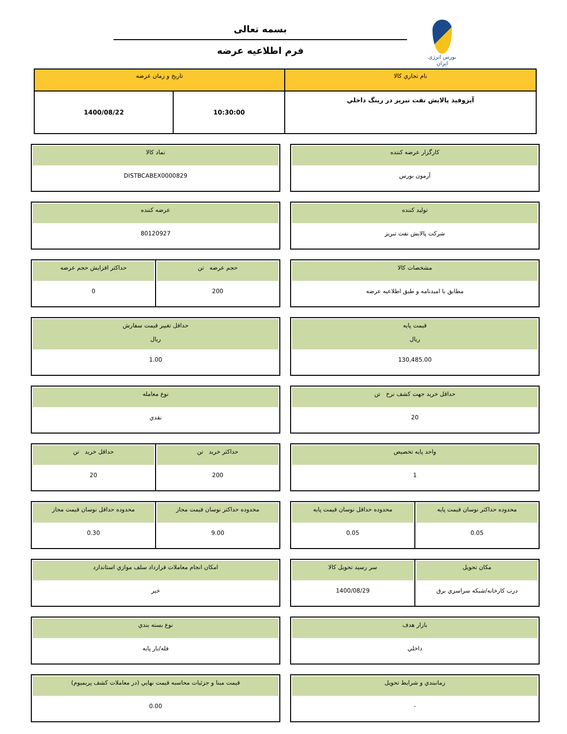بورس انرژی ایران
بسمه تعالی
فرم اطلاعیه عرضه
| نام تجاري كالا | تاريخ و زمان عرضه | |
| --- | --- | --- |
| آيزوفيد پالايش نفت تبريز در رينگ داخلي | 10:30:00 | 1400/08/22 |
كارگزار عرضه كننده
آرمون بورس
نماد كالا
DISTBCABEX0000829
توليد كننده
شركت پالايش نفت تبريز
عرضه كننده
80120927
مشخصات كالا
مطابق با اميدنامه و طبق اطلاعيه عرضه
حجم عرضه تن
200
حداكثر افزايش حجم عرضه
0
قيمت پايه
ريال
130,485.00
حداقل تغيير قيمت سفارش
ريال
1.00
حداقل خريد جهت كشف نرخ تن
20
نوع معامله
نقدي
واحد پايه تخصيص
1
حداكثر خريد تن
200
حداقل خريد تن
20
محدوده حداكثر نوسان قيمت پايه
0.05
محدوده حداقل نوسان قيمت پايه
0.05
محدوده حداكثر نوسان قيمت مجاز
9.00
محدوده حداقل نوسان قيمت مجاز
0.30
مكان تحويل
درب كارخانه/شبكه سراسري برق
سر رسيد تحويل كالا
1400/08/29
امكان انجام معاملات قرارداد سلف موازي استاندارد
خير
بازار هدف
داخلي
نوع بسته بندي
فله/بار پايه
زمانبندي و شرايط تحويل
-
قيمت مبنا و جزئيات محاسبه قيمت نهايي (در معاملات كشف پريميوم)
0.00